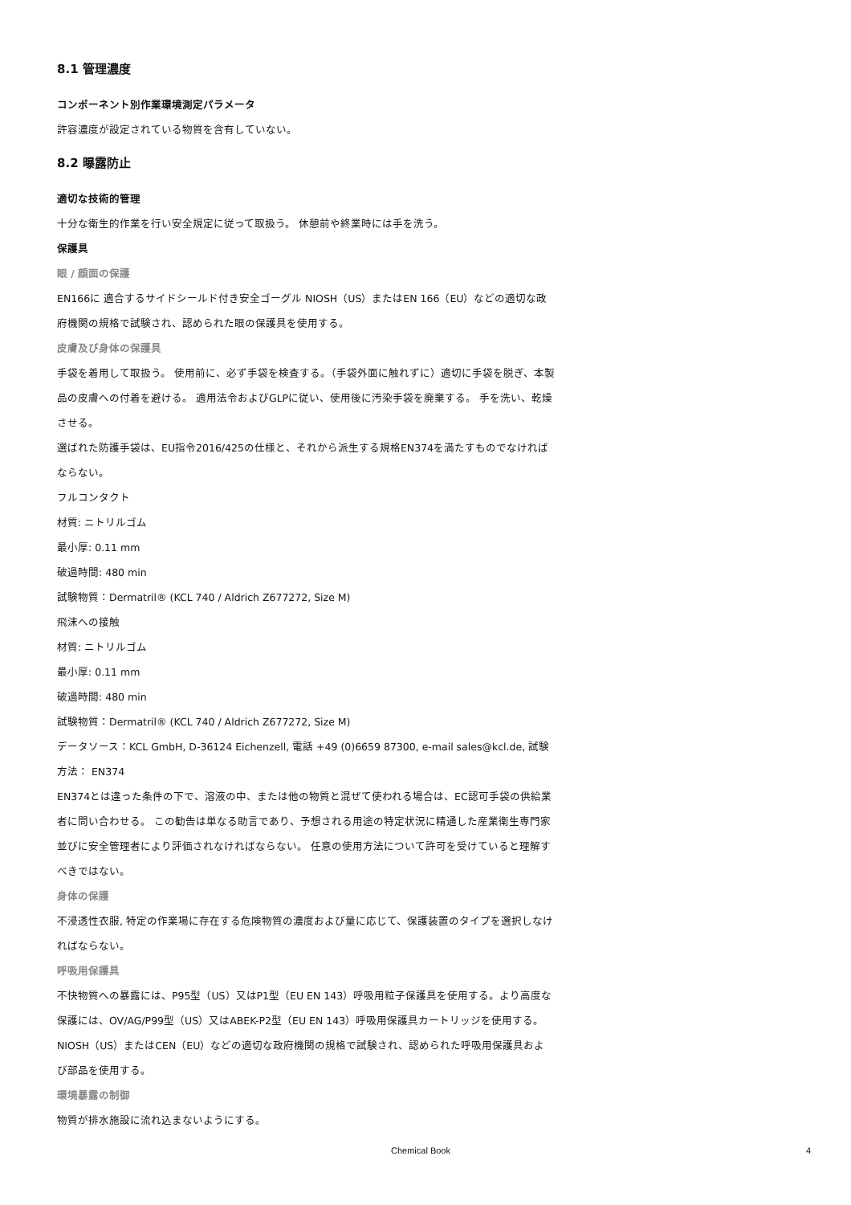8.1 管理濃度
コンポーネント別作業環境測定パラメータ
許容濃度が設定されている物質を含有していない。
8.2 曝露防止
適切な技術的管理
十分な衛生的作業を行い安全規定に従って取扱う。 休憩前や終業時には手を洗う。
保護具
眼 / 顔面の保護
EN166に 適合するサイドシールド付き安全ゴーグル NIOSH（US）またはEN 166（EU）などの適切な政府機関の規格で試験され、認められた眼の保護具を使用する。
皮膚及び身体の保護具
手袋を着用して取扱う。 使用前に、必ず手袋を検査する。（手袋外面に触れずに）適切に手袋を脱ぎ、本製品の皮膚への付着を避ける。 適用法令およびGLPに従い、使用後に汚染手袋を廃棄する。 手を洗い、乾燥させる。
選ばれた防護手袋は、EU指令2016/425の仕様と、それから派生する規格EN374を満たすものでなければならない。
フルコンタクト
材質: ニトリルゴム
最小厚: 0.11 mm
破過時間: 480 min
試験物質：Dermatril® (KCL 740 / Aldrich Z677272, Size M)
飛沫への接触
材質: ニトリルゴム
最小厚: 0.11 mm
破過時間: 480 min
試験物質：Dermatril® (KCL 740 / Aldrich Z677272, Size M)
データソース：KCL GmbH, D-36124 Eichenzell, 電話 +49 (0)6659 87300, e-mail sales@kcl.de, 試験方法： EN374
EN374とは違った条件の下で、溶液の中、または他の物質と混ぜて使われる場合は、EC認可手袋の供給業者に問い合わせる。 この勧告は単なる助言であり、予想される用途の特定状況に精通した産業衛生専門家並びに安全管理者により評価されなければならない。 任意の使用方法について許可を受けていると理解すべきではない。
身体の保護
不浸透性衣服, 特定の作業場に存在する危険物質の濃度および量に応じて、保護装置のタイプを選択しなければならない。
呼吸用保護具
不快物質への暴露には、P95型（US）又はP1型（EU EN 143）呼吸用粒子保護具を使用する。より高度な保護には、OV/AG/P99型（US）又はABEK-P2型（EU EN 143）呼吸用保護具カートリッジを使用する。 NIOSH（US）またはCEN（EU）などの適切な政府機関の規格で試験され、認められた呼吸用保護具および部品を使用する。
環境暴露の制御
物質が排水施設に流れ込まないようにする。
Chemical Book 4